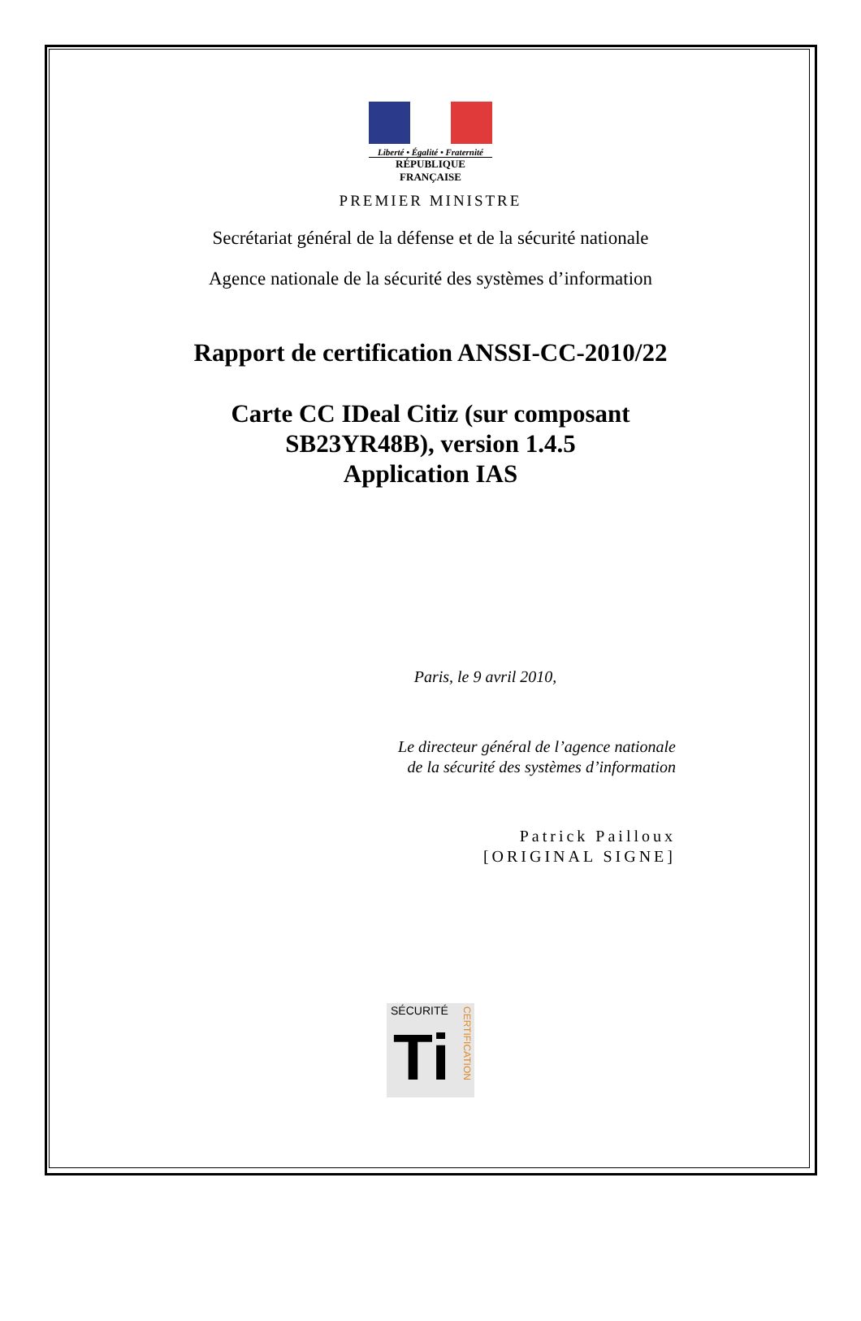Liberté • Égalité • Fraternité
RÉPUBLIQUE FRANÇAISE
PREMIER MINISTRE
Secrétariat général de la défense et de la sécurité nationale
Agence nationale de la sécurité des systèmes d’information
Rapport de certification ANSSI-CC-2010/22
Carte CC IDeal Citiz (sur composant
SB23YR48B), version 1.4.5
Application IAS
Paris, le 9 avril 2010,
Le directeur général de l’agence nationale
de la sécurité des systèmes d’information
Patrick Pailloux
[ORIGINAL SIGNE]
SÉCURITÉ
CERTIFICATION
Ti